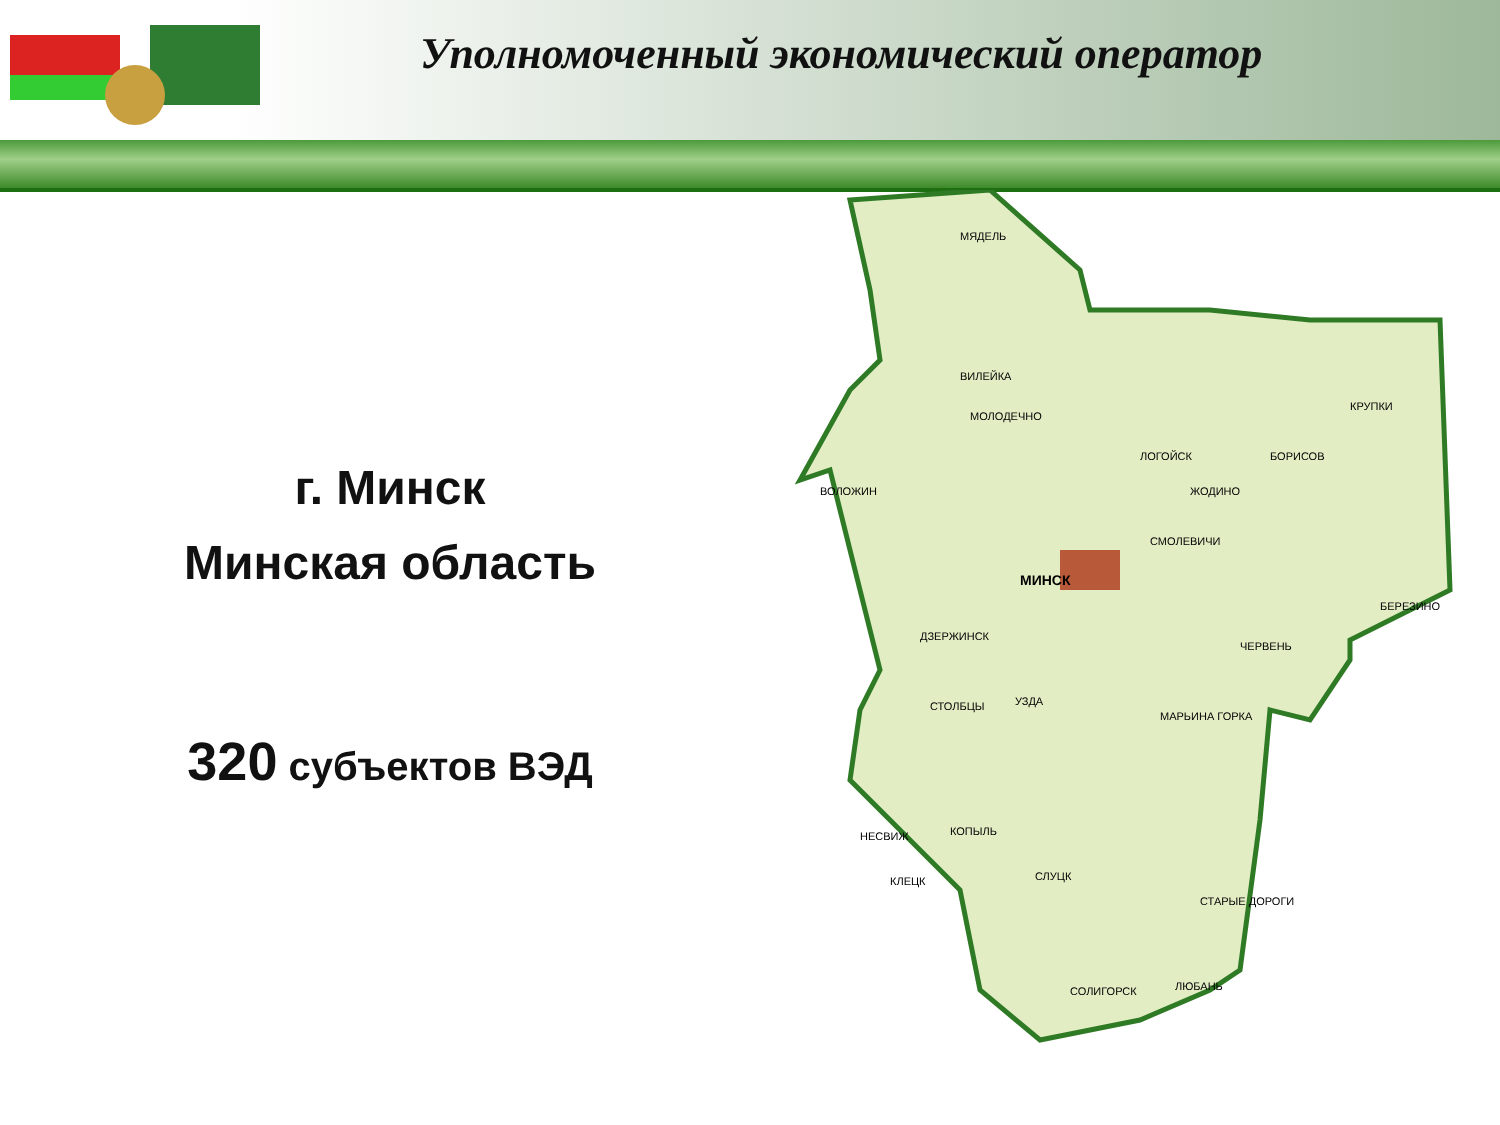Уполномоченный экономический оператор
г. Минск
Минская область
320 субъектов ВЭД
МИНСК
МЯДЕЛЬ
ВИЛЕЙКА
МОЛОДЕЧНО
ВОЛОЖИН
ЛОГОЙСК
БОРИСОВ
КРУПКИ
ЖОДИНО
СМОЛЕВИЧИ
БЕРЕЗИНО
ЧЕРВЕНЬ
ДЗЕРЖИНСК
СТОЛБЦЫ
УЗДА
МАРЬИНА ГОРКА
НЕСВИЖ
КОПЫЛЬ
КЛЕЦК
СЛУЦК
СТАРЫЕ ДОРОГИ
СОЛИГОРСК
ЛЮБАНЬ